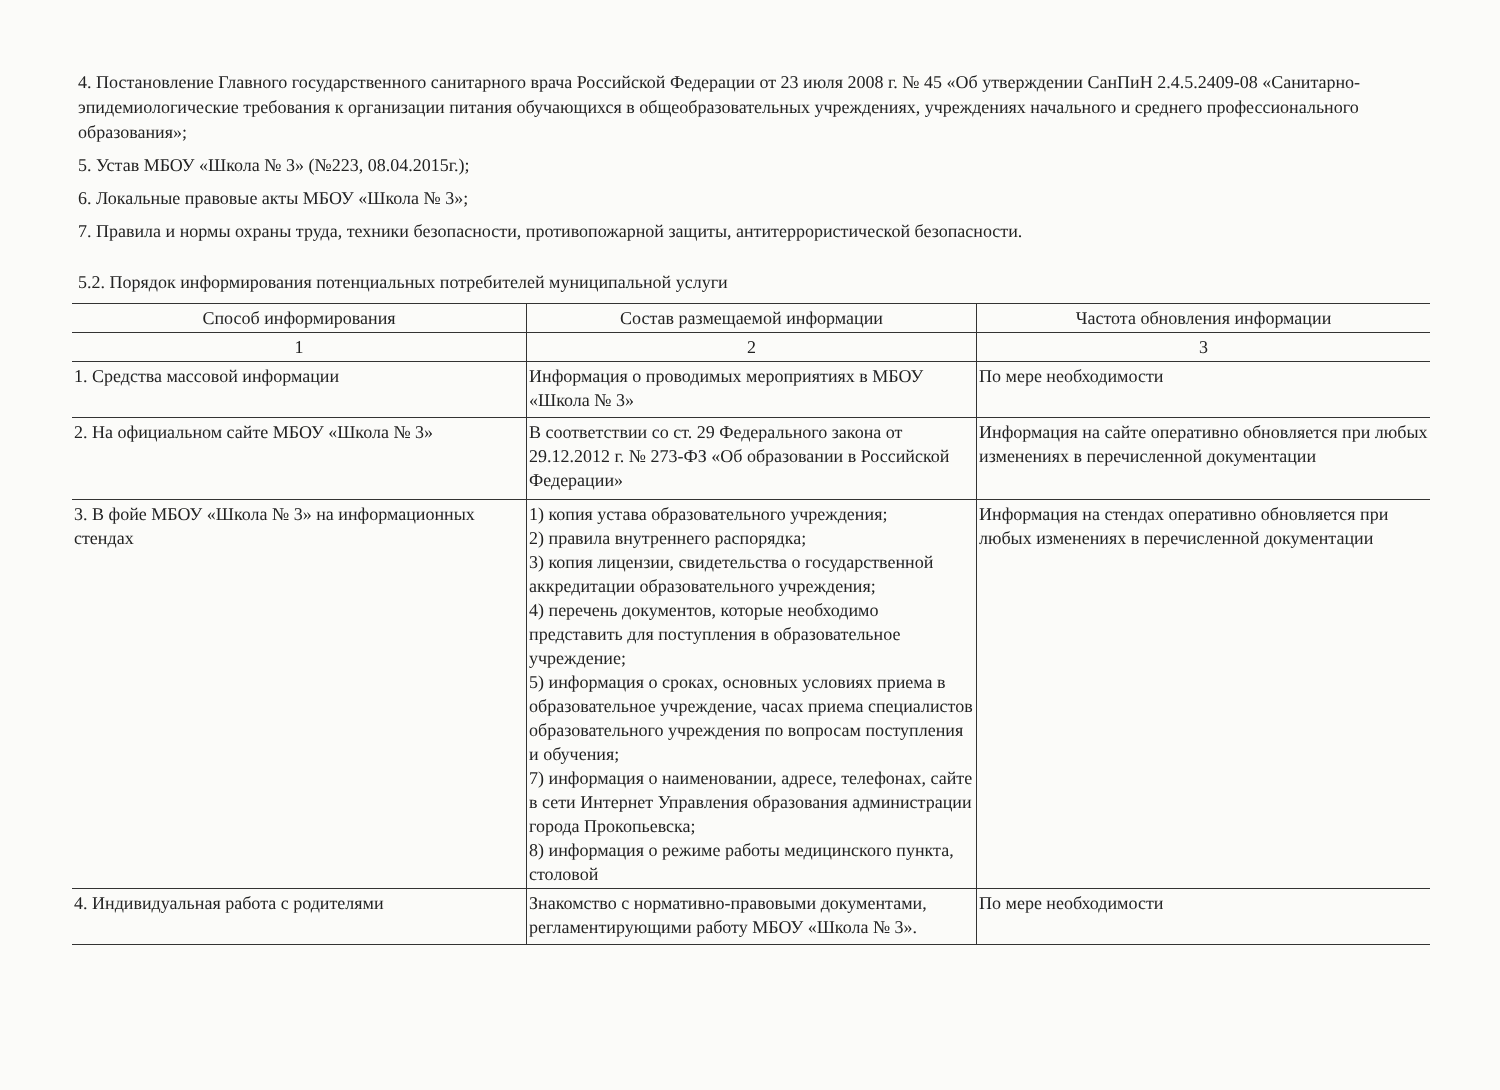4. Постановление Главного государственного санитарного врача Российской Федерации от 23 июля 2008 г. № 45 «Об утверждении СанПиН 2.4.5.2409-08 «Санитарно-эпидемиологические требования к организации питания обучающихся в общеобразовательных учреждениях, учреждениях начального и среднего профессионального образования»;
5. Устав МБОУ «Школа № 3» (№223, 08.04.2015г.);
6. Локальные правовые акты МБОУ «Школа № 3»;
7. Правила и нормы охраны труда, техники безопасности, противопожарной защиты, антитеррористической безопасности.
5.2. Порядок информирования потенциальных потребителей муниципальной услуги
| Способ информирования | Состав размещаемой информации | Частота обновления информации |
| --- | --- | --- |
| 1 | 2 | 3 |
| 1. Средства массовой информации | Информация о проводимых мероприятиях в МБОУ «Школа № 3» | По мере необходимости |
| 2. На официальном сайте МБОУ «Школа № 3» | В соответствии со ст. 29 Федерального закона от 29.12.2012 г. № 273-ФЗ «Об образовании в Российской Федерации» | Информация на сайте оперативно обновляется при любых изменениях в перечисленной документации |
| 3. В фойе МБОУ «Школа № 3» на информационных стендах | 1) копия устава образовательного учреждения; 2) правила внутреннего распорядка; 3) копия лицензии, свидетельства о государственной аккредитации образовательного учреждения; 4) перечень документов, которые необходимо представить для поступления в образовательное учреждение; 5) информация о сроках, основных условиях приема в образовательное учреждение, часах приема специалистов образовательного учреждения по вопросам поступления и обучения; 7) информация о наименовании, адресе, телефонах, сайте в сети Интернет Управления образования администрации города Прокопьевска; 8) информация о режиме работы медицинского пункта, столовой | Информация на стендах оперативно обновляется при любых изменениях в перечисленной документации |
| 4. Индивидуальная работа с родителями | Знакомство с нормативно-правовыми документами, регламентирующими работу МБОУ «Школа № 3». | По мере необходимости |